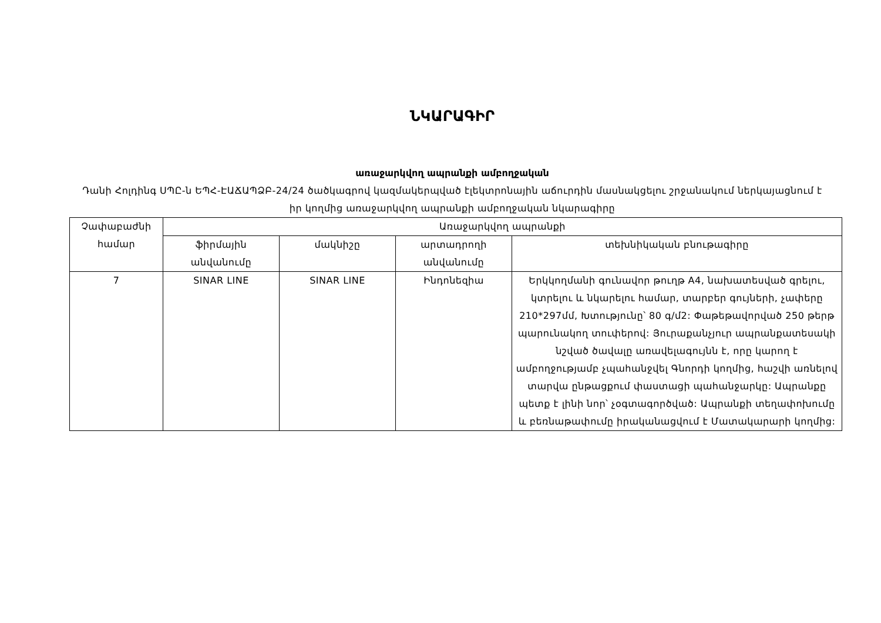ՆԿԱՐԱԳԻՐ
առաջարկվող ապրանքի ամբողջական
Դանի Հոլդինգ ՍՊԸ-ն ԵՊՀ-ԷԱՃԱՊՁԲ-24/24 ծածկագրով կազմակերպված էլեկտրոնային աճուրդին մասնակցելու շրջանակում ներկայացնում է իր կողմից առաջարկվող ապրանքի ամբողջական նկարագիրը
| Չափաբաժնի համար | Առաջարկվող ապրանքի | | | |
| --- | --- | --- | --- | --- |
| | ֆիրմային անվանումը | մակնիշը | արտադրողի անվանումը | տեխնիկական բնութագիրը |
| 7 | SINAR LINE | SINAR LINE | Ինդոնեզիա | Երկկողմանի գունավոր թուղթ A4, նախատեսված գրելու, կտրելու և նկարելու համար, տարբեր գույների, չափերը 210*297մմ, Խտությունը՝ 80 գ/մ2: Փաթեթավորված 250 թերթ պարունակող տուփերով: Յուրաքանչյուր ապրանքատեսակի նշված ծավալը առավելագույնն է, որը կարող է ամբողջությամբ չպահանջվել Գնորդի կողմից, հաշվի առնելով տարվա ընթացքում փաստացի պահանջարկը: Ապրանքը պետք է լինի նոր՝ չօգտագործված: Ապրանքի տեղափոխումը և բեռնաթափումը իրականացվում է Մատակարարի կողմից: |